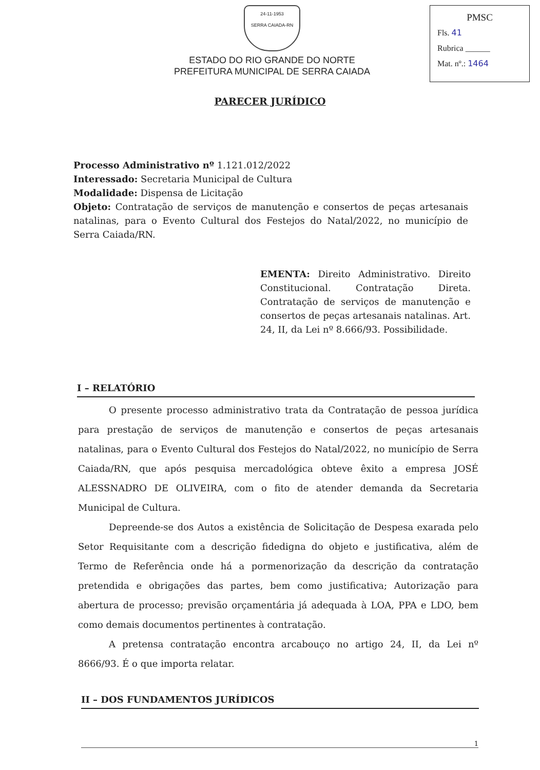24-11-1953
SERRA CAIADA-RN
ESTADO DO RIO GRANDE DO NORTE
PREFEITURA MUNICIPAL DE SERRA CAIADA
PMSC
Fls. 41
Rubrica ______
Mat. nº.: 1464
PARECER JURÍDICO
Processo Administrativo nº 1.121.012/2022
Interessado: Secretaria Municipal de Cultura
Modalidade: Dispensa de Licitação
Objeto: Contratação de serviços de manutenção e consertos de peças artesanais natalinas, para o Evento Cultural dos Festejos do Natal/2022, no município de Serra Caiada/RN.
EMENTA: Direito Administrativo. Direito Constitucional. Contratação Direta. Contratação de serviços de manutenção e consertos de peças artesanais natalinas. Art. 24, II, da Lei nº 8.666/93. Possibilidade.
I – RELATÓRIO
O presente processo administrativo trata da Contratação de pessoa jurídica para prestação de serviços de manutenção e consertos de peças artesanais natalinas, para o Evento Cultural dos Festejos do Natal/2022, no município de Serra Caiada/RN, que após pesquisa mercadológica obteve êxito a empresa JOSÉ ALESSNADRO DE OLIVEIRA, com o fito de atender demanda da Secretaria Municipal de Cultura.
Depreende-se dos Autos a existência de Solicitação de Despesa exarada pelo Setor Requisitante com a descrição fidedigna do objeto e justificativa, além de Termo de Referência onde há a pormenorização da descrição da contratação pretendida e obrigações das partes, bem como justificativa; Autorização para abertura de processo; previsão orçamentária já adequada à LOA, PPA e LDO, bem como demais documentos pertinentes à contratação.
A pretensa contratação encontra arcabouço no artigo 24, II, da Lei nº 8666/93. É o que importa relatar.
II – DOS FUNDAMENTOS JURÍDICOS
1